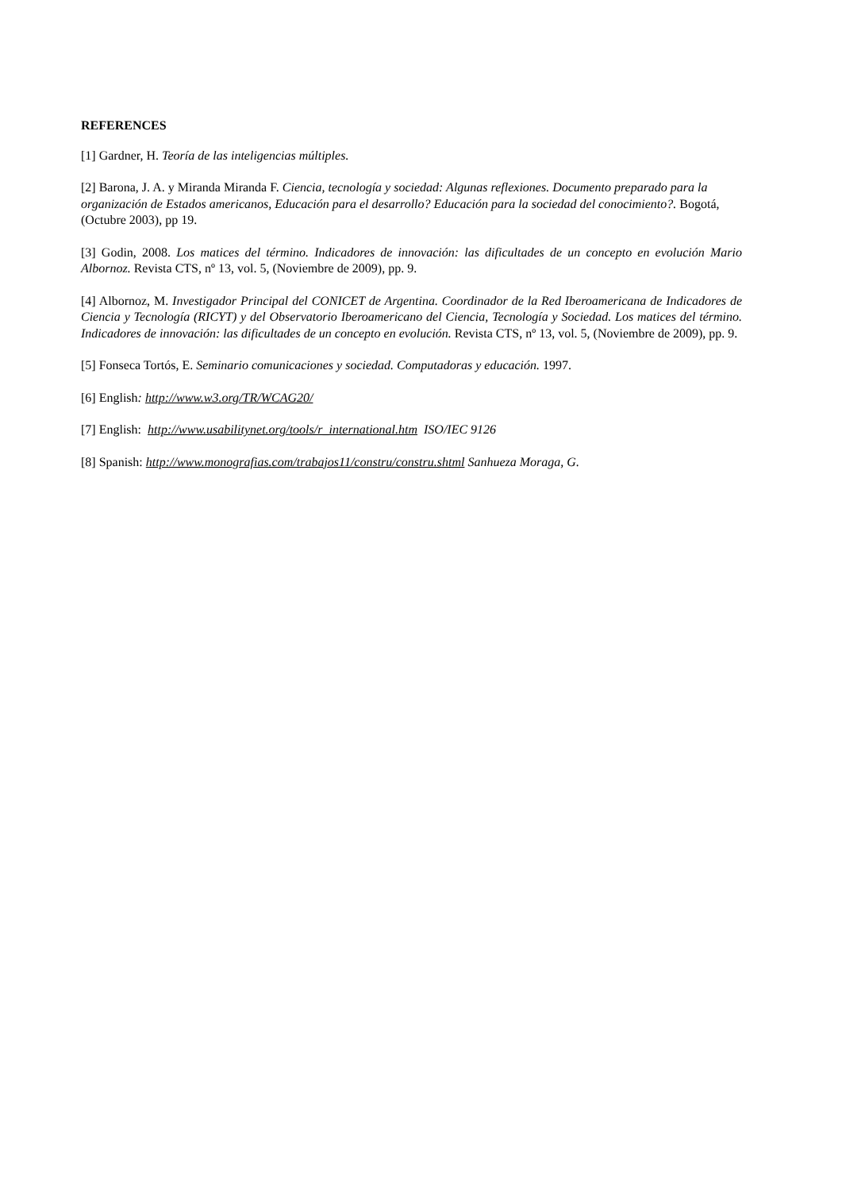REFERENCES
[1] Gardner, H. Teoría de las inteligencias múltiples.
[2] Barona, J. A. y Miranda Miranda F. Ciencia, tecnología y sociedad: Algunas reflexiones. Documento preparado para la organización de Estados americanos, Educación para el desarrollo? Educación para la sociedad del conocimiento?. Bogotá, (Octubre 2003), pp 19.
[3] Godin, 2008. Los matices del término. Indicadores de innovación: las dificultades de un concepto en evolución Mario Albornoz. Revista CTS, nº 13, vol. 5, (Noviembre de 2009), pp. 9.
[4] Albornoz, M. Investigador Principal del CONICET de Argentina. Coordinador de la Red Iberoamericana de Indicadores de Ciencia y Tecnología (RICYT) y del Observatorio Iberoamericano del Ciencia, Tecnología y Sociedad. Los matices del término. Indicadores de innovación: las dificultades de un concepto en evolución. Revista CTS, nº 13, vol. 5, (Noviembre de 2009), pp. 9.
[5] Fonseca Tortós, E. Seminario comunicaciones y sociedad. Computadoras y educación. 1997.
[6] English: http://www.w3.org/TR/WCAG20/
[7] English: http://www.usabilitynet.org/tools/r_international.htm ISO/IEC 9126
[8] Spanish: http://www.monografias.com/trabajos11/constru/constru.shtml Sanhueza Moraga, G.